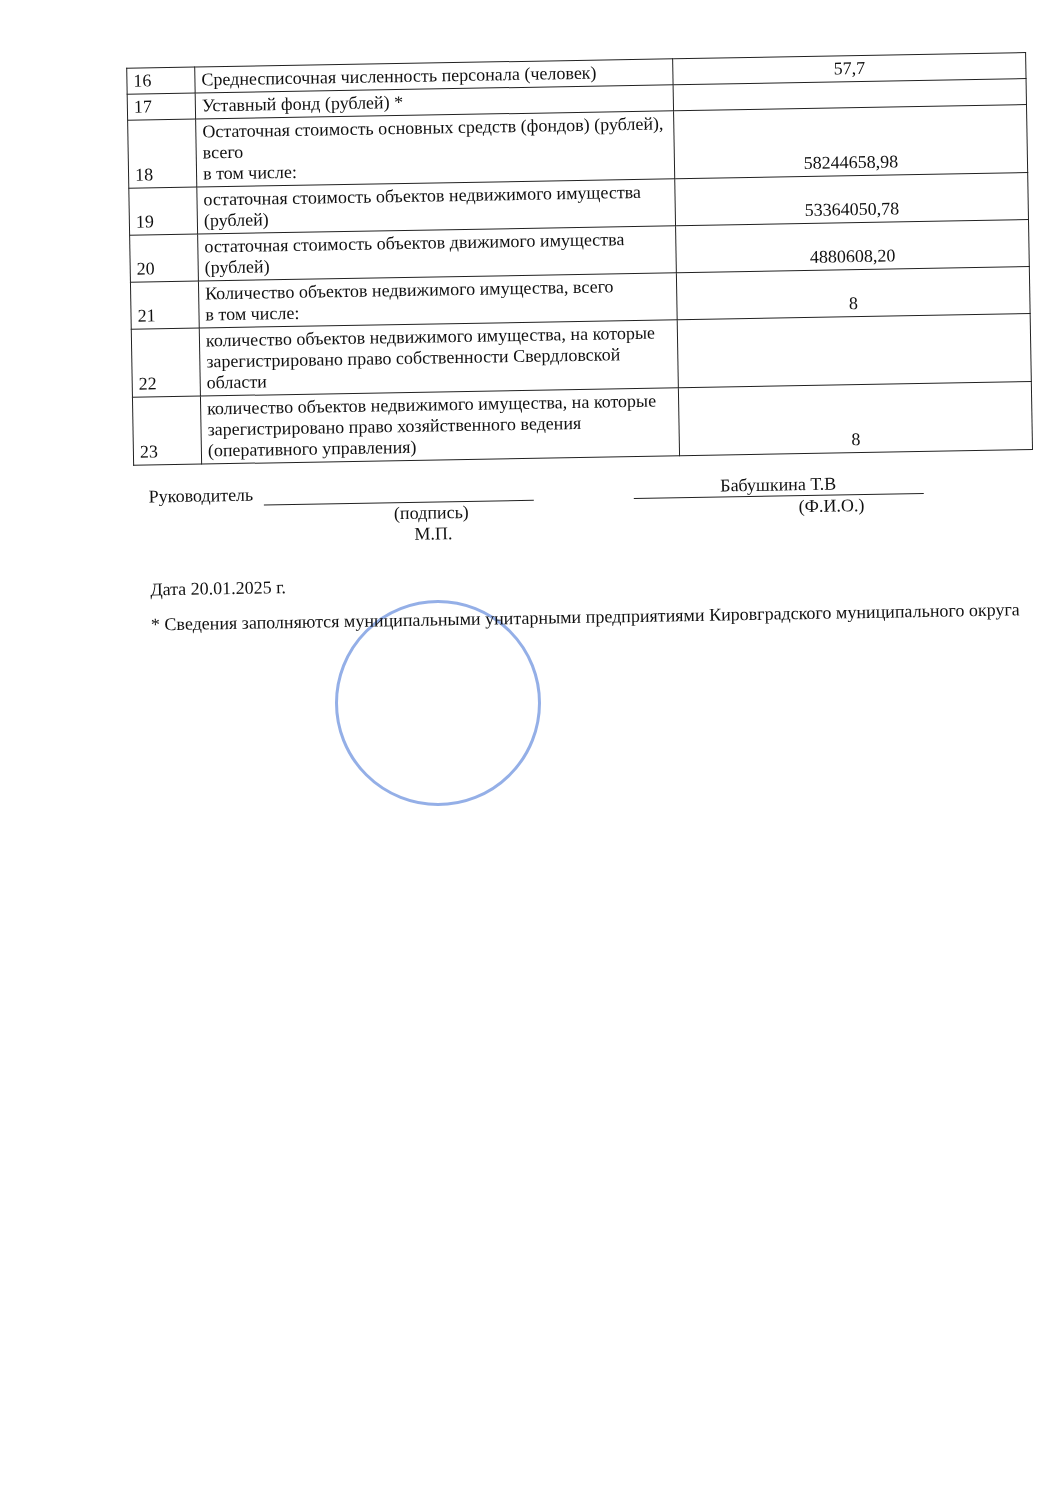| 16 | Среднесписочная численность персонала (человек) | 57,7 |
| 17 | Уставный фонд (рублей) * | |
| 18 | Остаточная стоимость основных средств (фондов) (рублей), всего в том числе: | 58244658,98 |
| 19 | остаточная стоимость объектов недвижимого имущества (рублей) | 53364050,78 |
| 20 | остаточная стоимость объектов движимого имущества (рублей) | 4880608,20 |
| 21 | Количество объектов недвижимого имущества, всего в том числе: | 8 |
| 22 | количество объектов недвижимого имущества, на которые зарегистрировано право собственности Свердловской области | |
| 23 | количество объектов недвижимого имущества, на которые зарегистрировано право хозяйственного ведения (оперативного управления) | 8 |
Руководитель Бабушкина Т.В
(подпись) (Ф.И.О.)
М.П.
Дата 20.01.2025 г.
* Сведения заполняются муниципальными унитарными предприятиями Кировградского муниципального округа